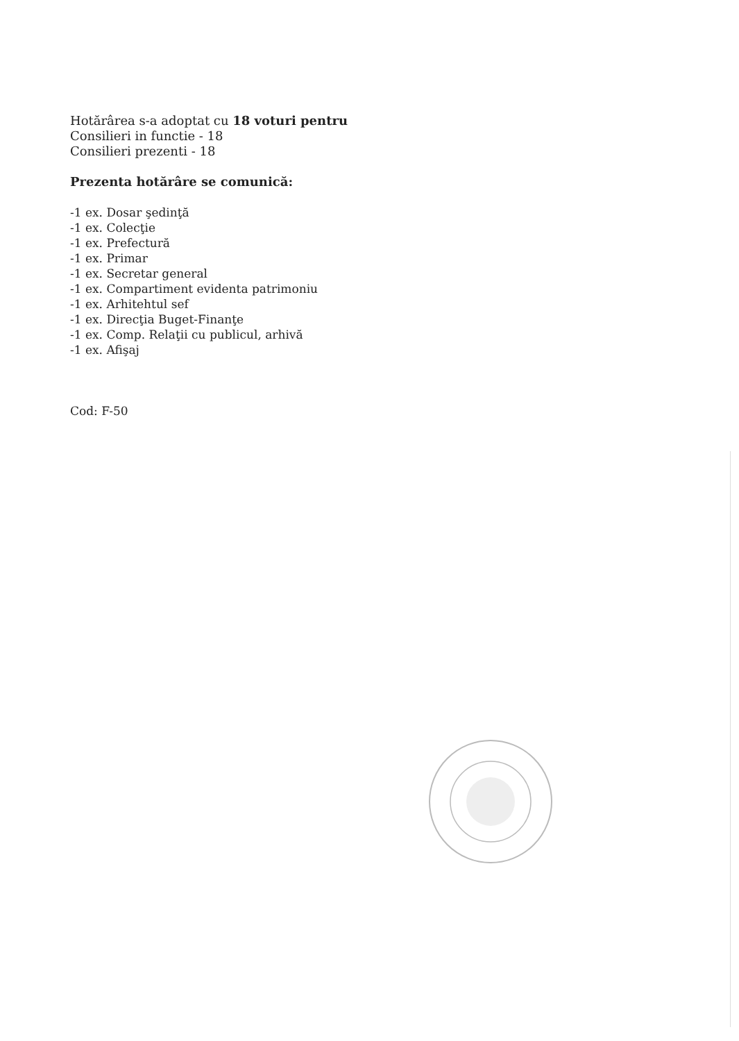Hotărârea s-a adoptat cu 18 voturi pentru
Consilieri in functie - 18
Consilieri prezenti - 18
Prezenta hotărâre se comunică:
-1 ex. Dosar şedinţă
-1 ex. Colecţie
-1 ex. Prefectură
-1 ex. Primar
-1 ex. Secretar general
-1 ex. Compartiment evidenta patrimoniu
-1 ex. Arhitehtul sef
-1 ex. Direcţia Buget-Finanţe
-1 ex. Comp. Relaţii cu publicul, arhivă
-1 ex. Afişaj
Cod: F-50